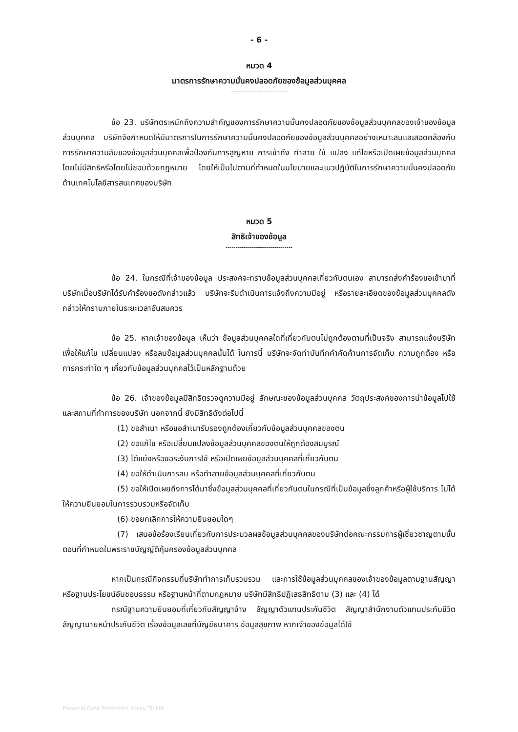- 6 -
หมวด 4
มาตรการรักษาความมั่นคงปลอดภัยของข้อมูลส่วนบุคคล
---------------------------------
ข้อ 23. บริษัทตระหนักถึงความสำคัญของการรักษาความมั่นคงปลอดภัยของข้อมูลส่วนบุคคลของเจ้าของข้อมูลส่วนบุคคล บริษัทจึงกำหนดให้มีมาตรการในการรักษาความมั่นคงปลอดภัยของข้อมูลส่วนบุคคลอย่างเหมาะสมและสอดคล้องกับการรักษาความลับของข้อมูลส่วนบุคคลเพื่อป้องกันการสูญหาย การเข้าถึง ทำลาย ใช้ แปลง แก้ไขหรือเปิดเผยข้อมูลส่วนบุคคลโดยไม่มีสิทธิหรือโดยไม่ชอบด้วยกฎหมาย โดยให้เป็นไปตามที่กำหนดในนโยบายและแนวปฏิบัติในการรักษาความมั่นคงปลอดภัยด้านเทคโนโลยีสารสนเทศของบริษัท
หมวด 5
สิทธิเจ้าของข้อมูล
---------------------------------
ข้อ 24. ในกรณีที่เจ้าของข้อมูล ประสงค์จะทราบข้อมูลส่วนบุคคลเกี่ยวกับตนเอง สามารถส่งคำร้องขอเข้ามาที่บริษัทเมื่อบริษัทได้รับคำร้องขอดังกล่าวแล้ว บริษัทจะรีบดำเนินการแจ้งถึงความมีอยู่ หรือรายละเอียดของข้อมูลส่วนบุคคลดังกล่าวให้ทราบภายในระยะเวลาอันสมควร
ข้อ 25. หากเจ้าของข้อมูล เห็นว่า ข้อมูลส่วนบุคคลใดที่เกี่ยวกับตนไม่ถูกต้องตามที่เป็นจริง สามารถแจ้งบริษัทเพื่อให้แก้ไข เปลี่ยนแปลง หรือลบข้อมูลส่วนบุคคลนั้นได้ ในการนี้ บริษัทจะจัดทำบันทึกคำคัดค้านการจัดเก็บ ความถูกต้อง หรือการกระทำใด ๆ เกี่ยวกับข้อมูลส่วนบุคคลไว้เป็นหลักฐานด้วย
ข้อ 26. เจ้าของข้อมูลมีสิทธิตรวจดูความมีอยู่ ลักษณะของข้อมูลส่วนบุคคล วัตถุประสงค์ของการนำข้อมูลไปใช้ และสถานที่ทำการของบริษัท นอกจากนี้ ยังมีสิทธิดังต่อไปนี้
(1) ขอสำเนา หรือขอสำเนารับรองถูกต้องเกี่ยวกับข้อมูลส่วนบุคคลของตน
(2) ขอแก้ไข หรือเปลี่ยนแปลงข้อมูลส่วนบุคคลของตนให้ถูกต้องสมบูรณ์
(3) โต้แย้งหรือขอระงับการใช้ หรือเปิดเผยข้อมูลส่วนบุคคลที่เกี่ยวกับตน
(4) ขอให้ดำเนินการลบ หรือทำลายข้อมูลส่วนบุคคลที่เกี่ยวกับตน
(5) ขอให้เปิดเผยถึงการได้มาซึ่งข้อมูลส่วนบุคคลที่เกี่ยวกับตนในกรณีที่เป็นข้อมูลซึ่งลูกค้าหรือผู้ใช้บริการ ไม่ได้ให้ความยินยอมในการรวบรวมหรือจัดเก็บ
(6) ขอยกเลิกการให้ความยินยอมใดๆ
(7) เสนอข้อร้องเรียนเกี่ยวกับการประมวลผลข้อมูลส่วนบุคคลของบริษัทต่อคณะกรรมการผู้เชี่ยวชาญตามขั้นตอนที่กำหนดในพระราชบัญญัติคุ้มครองข้อมูลส่วนบุคคล
หากเป็นกรณีกิจกรรมที่บริษัททำการเก็บรวบรวม และการใช้ข้อมูลส่วนบุคคลของเจ้าของข้อมูลตามฐานสัญญา หรือฐานประโยชน์อันชอบธรรม หรือฐานหน้าที่ตามกฎหมาย บริษัทมีสิทธิปฏิเสธสิทธิตาม (3) และ (4) ได้
กรณีฐานความยินยอมที่เกี่ยวกับสัญญาจ้าง สัญญาตัวแทนประกันชีวิต สัญญาสำนักงานตัวแทนประกันชีวิต สัญญานายหน้าประกันชีวิต เรื่องข้อมูลเลขที่บัญชีธนาคาร ข้อมูลสุขภาพ หากเจ้าของข้อมูลได้ใช้
Personal Data Protection Policy Tiplife